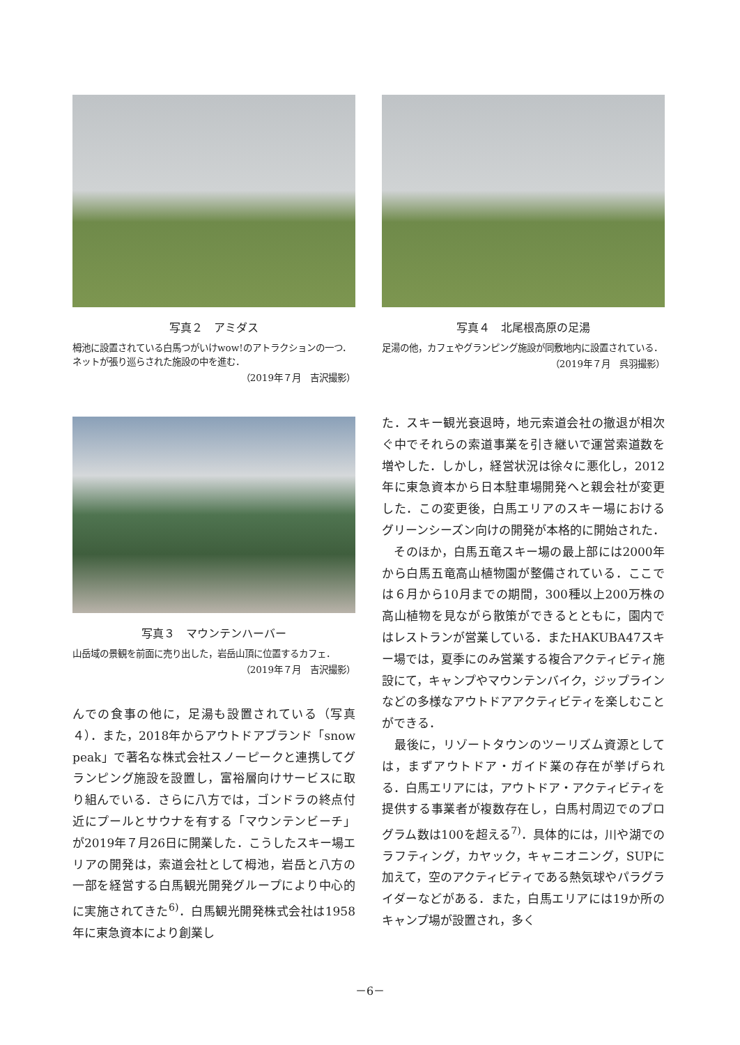写真２　アミダス
栂池に設置されている白馬つがいけwow!のアトラクションの一つ．ネットが張り巡らされた施設の中を進む．
（2019年７月　吉沢撮影）
写真４　北尾根高原の足湯
足湯の他，カフェやグランピング施設が同敷地内に設置されている．
（2019年７月　呉羽撮影）
写真３　マウンテンハーバー
山岳域の景観を前面に売り出した，岩岳山頂に位置するカフェ．
（2019年７月　吉沢撮影）
んでの食事の他に，足湯も設置されている（写真４）．また，2018年からアウトドアブランド「snow peak」で著名な株式会社スノーピークと連携してグランピング施設を設置し，富裕層向けサービスに取り組んでいる．さらに八方では，ゴンドラの終点付近にプールとサウナを有する「マウンテンビーチ」が2019年７月26日に開業した．こうしたスキー場エリアの開発は，索道会社として栂池，岩岳と八方の一部を経営する白馬観光開発グループにより中心的に実施されてきた<sup>6)</sup>．白馬観光開発株式会社は1958年に東急資本により創業し
た．スキー観光衰退時，地元索道会社の撤退が相次ぐ中でそれらの索道事業を引き継いで運営索道数を増やした．しかし，経営状況は徐々に悪化し，2012年に東急資本から日本駐車場開発へと親会社が変更した．この変更後，白馬エリアのスキー場におけるグリーンシーズン向けの開発が本格的に開始された．
　そのほか，白馬五竜スキー場の最上部には2000年から白馬五竜高山植物園が整備されている．ここでは６月から10月までの期間，300種以上200万株の高山植物を見ながら散策ができるとともに，園内ではレストランが営業している．またHAKUBA47スキー場では，夏季にのみ営業する複合アクティビティ施設にて，キャンプやマウンテンバイク，ジップラインなどの多様なアウトドアアクティビティを楽しむことができる．
　最後に，リゾートタウンのツーリズム資源としては，まずアウトドア・ガイド業の存在が挙げられる．白馬エリアには，アウトドア・アクティビティを提供する事業者が複数存在し，白馬村周辺でのプログラム数は100を超える<sup>7)</sup>．具体的には，川や湖でのラフティング，カヤック，キャニオニング，SUPに加えて，空のアクティビティである熱気球やパラグライダーなどがある．また，白馬エリアには19か所のキャンプ場が設置され，多く
－6－